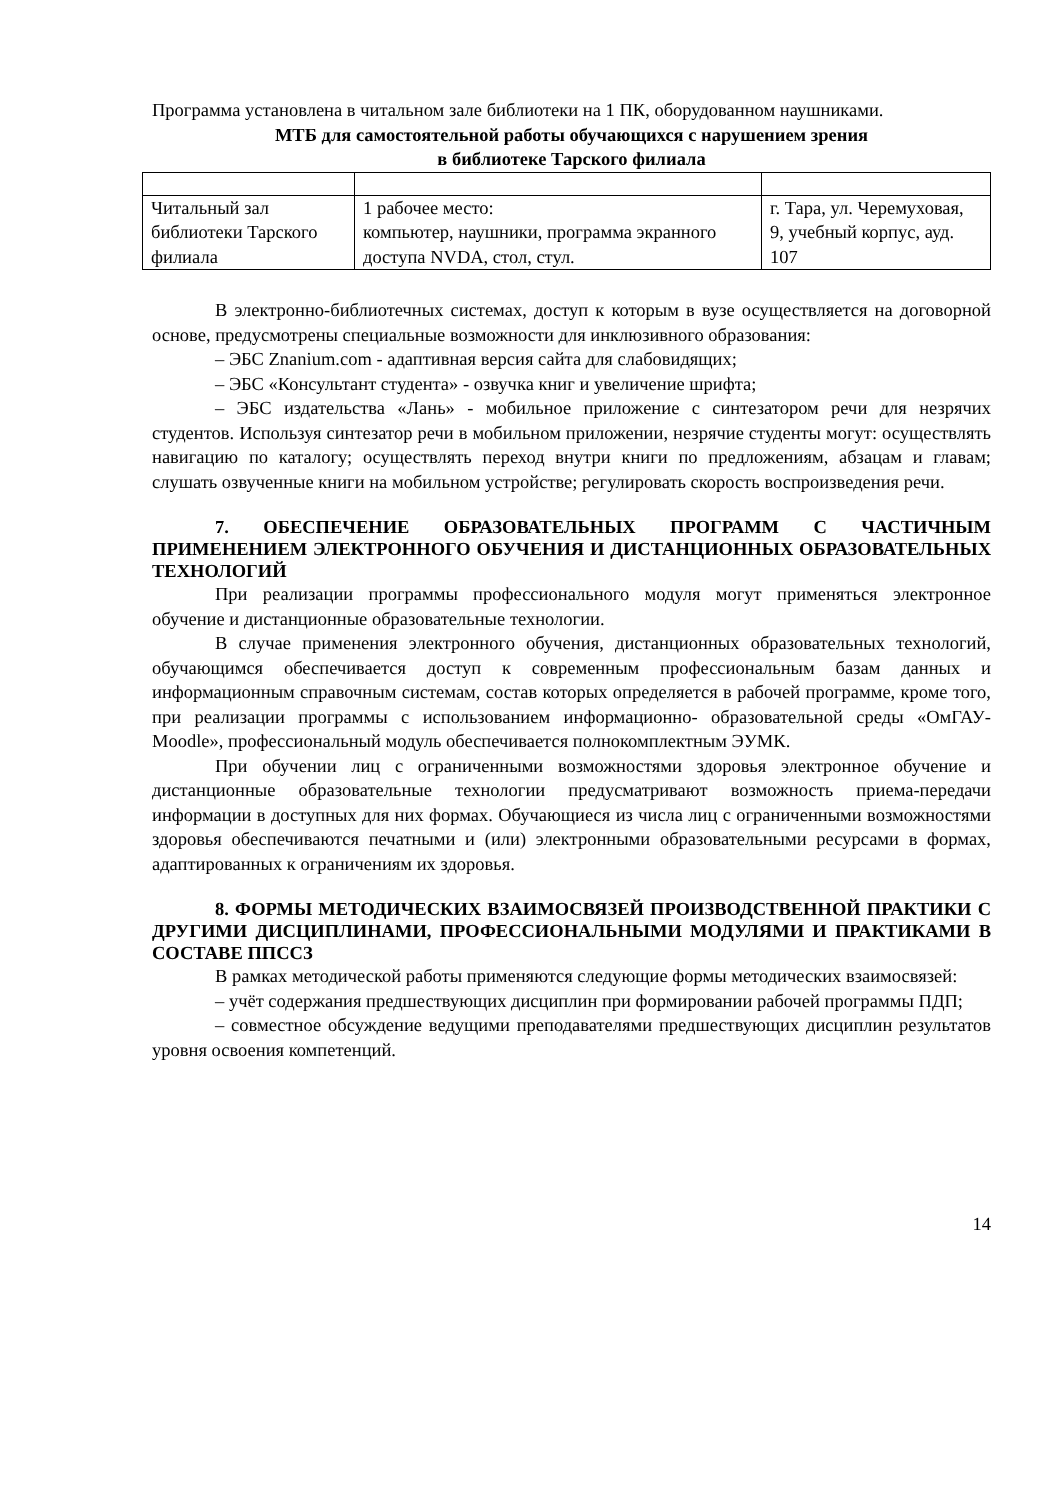Программа установлена в читальном зале библиотеки на 1 ПК, оборудованном наушниками.
МТБ для самостоятельной работы обучающихся с нарушением зрения
в библиотеке Тарского филиала
| Читальный зал библиотеки Тарского филиала | 1 рабочее место: компьютер, наушники, программа экранного доступа NVDA, стол, стул. | г. Тара, ул. Черемуховая, 9, учебный корпус, ауд. 107 |
В электронно-библиотечных системах, доступ к которым в вузе осуществляется на договорной основе, предусмотрены специальные возможности для инклюзивного образования:
– ЭБС Znanium.com - адаптивная версия сайта для слабовидящих;
– ЭБС «Консультант студента» - озвучка книг и увеличение шрифта;
– ЭБС издательства «Лань» - мобильное приложение с синтезатором речи для незрячих студентов. Используя синтезатор речи в мобильном приложении, незрячие студенты могут: осуществлять навигацию по каталогу; осуществлять переход внутри книги по предложениям, абзацам и главам; слушать озвученные книги на мобильном устройстве; регулировать скорость воспроизведения речи.
7. ОБЕСПЕЧЕНИЕ ОБРАЗОВАТЕЛЬНЫХ ПРОГРАММ С ЧАСТИЧНЫМ ПРИМЕНЕНИЕМ ЭЛЕКТРОННОГО ОБУЧЕНИЯ И ДИСТАНЦИОННЫХ ОБРАЗОВАТЕЛЬНЫХ ТЕХНОЛОГИЙ
При реализации программы профессионального модуля могут применяться электронное обучение и дистанционные образовательные технологии.
В случае применения электронного обучения, дистанционных образовательных технологий, обучающимся обеспечивается доступ к современным профессиональным базам данных и информационным справочным системам, состав которых определяется в рабочей программе, кроме того, при реализации программы с использованием информационно- образовательной среды «ОмГАУ- Moodle», профессиональный модуль обеспечивается полнокомплектным ЭУМК.
При обучении лиц с ограниченными возможностями здоровья электронное обучение и дистанционные образовательные технологии предусматривают возможность приема-передачи информации в доступных для них формах. Обучающиеся из числа лиц с ограниченными возможностями здоровья обеспечиваются печатными и (или) электронными образовательными ресурсами в формах, адаптированных к ограничениям их здоровья.
8. ФОРМЫ МЕТОДИЧЕСКИХ ВЗАИМОСВЯЗЕЙ ПРОИЗВОДСТВЕННОЙ ПРАКТИКИ С ДРУГИМИ ДИСЦИПЛИНАМИ, ПРОФЕССИОНАЛЬНЫМИ МОДУЛЯМИ И ПРАКТИКАМИ В СОСТАВЕ ППССЗ
В рамках методической работы применяются следующие формы методических взаимосвязей:
– учёт содержания предшествующих дисциплин при формировании рабочей программы ПДП;
– совместное обсуждение ведущими преподавателями предшествующих дисциплин результатов уровня освоения компетенций.
14